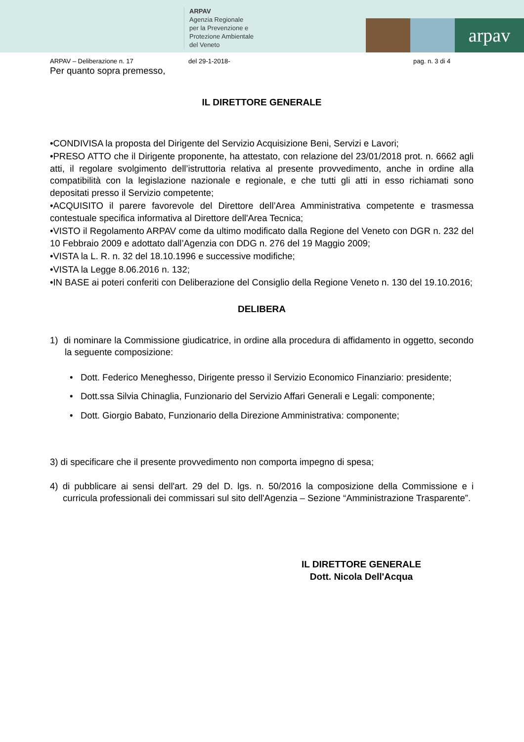ARPAV
Agenzia Regionale
per la Prevenzione e
Protezione Ambientale
del Veneto
arpav
ARPAV – Deliberazione n. 17 del 29-1-2018- pag. n. 3 di 4
Per quanto sopra premesso,
IL DIRETTORE GENERALE
•CONDIVISA la proposta del Dirigente del Servizio Acquisizione Beni, Servizi e Lavori;
•PRESO ATTO che il Dirigente proponente, ha attestato, con relazione del 23/01/2018 prot. n. 6662 agli atti, il regolare svolgimento dell’istruttoria relativa al presente provvedimento, anche in ordine alla compatibilità con la legislazione nazionale e regionale, e che tutti gli atti in esso richiamati sono depositati presso il Servizio competente;
•ACQUISITO il parere favorevole del Direttore dell’Area Amministrativa competente e trasmessa contestuale specifica informativa al Direttore dell'Area Tecnica;
•VISTO il Regolamento ARPAV come da ultimo modificato dalla Regione del Veneto con DGR n. 232 del 10 Febbraio 2009 e adottato dall’Agenzia con DDG n. 276 del 19 Maggio 2009;
•VISTA la L. R. n. 32 del 18.10.1996 e successive modifiche;
•VISTA la Legge 8.06.2016 n. 132;
•IN BASE ai poteri conferiti con Deliberazione del Consiglio della Regione Veneto n. 130 del 19.10.2016;
DELIBERA
1) di nominare la Commissione giudicatrice, in ordine alla procedura di affidamento in oggetto, secondo la seguente composizione:
• Dott. Federico Meneghesso, Dirigente presso il Servizio Economico Finanziario: presidente;
• Dott.ssa Silvia Chinaglia, Funzionario del Servizio Affari Generali e Legali: componente;
• Dott. Giorgio Babato, Funzionario della Direzione Amministrativa: componente;
3) di specificare che il presente provvedimento non comporta impegno di spesa;
4) di pubblicare ai sensi dell'art. 29 del D. lgs. n. 50/2016 la composizione della Commissione e i curricula professionali dei commissari sul sito dell'Agenzia – Sezione “Amministrazione Trasparente”.
IL DIRETTORE GENERALE
Dott. Nicola Dell'Acqua